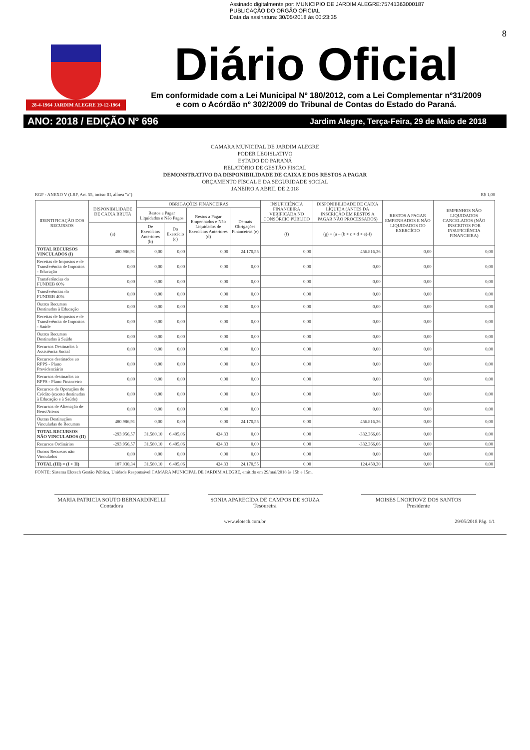Assinado digitalmente por: MUNICIPIO DE JARDIM ALEGRE:75741363000187
PUBLICAÇÃO DO ORGÃO OFICIAL
Data da assinatura: 30/05/2018 às 00:23:35
28-4-1964 JARDIM ALEGRE 19-12-1964
8
Diário Oficial
Em conformidade com a Lei Municipal Nº 180/2012, com a Lei Complementar nº31/2009
e com o Acórdão nº 302/2009 do Tribunal de Contas do Estado do Paraná.
ANO: 2018 / EDIÇÃO Nº 696 Jardim Alegre, Terça-Feira, 29 de Maio de 2018
CAMARA MUNICIPAL DE JARDIM ALEGRE
PODER LEGISLATIVO
ESTADO DO PARANÁ
RELATÓRIO DE GESTÃO FISCAL
DEMONSTRATIVO DA DISPONIBILIDADE DE CAIXA E DOS RESTOS A PAGAR
ORÇAMENTO FISCAL E DA SEGURIDADE SOCIAL
JANEIRO A ABRIL DE 2.018
RGF - ANEXO V (LRF, Art. 55, inciso III, alínea "a") R$ 1,00
| IDENTIFICAÇÃO DOS RECURSOS | DISPONIBILIDADE DE CAIXA BRUTA | OBRIGAÇÕES FINANCEIRAS | | | | INSUFICIÊNCIA FINANCEIRA VERIFICADA NO CONSÓRCIO PÚBLICO | DISPONIBILIDADE DE CAIXA LÍQUIDA (ANTES DA INSCRIÇÃO EM RESTOS A PAGAR NÃO PROCESSADOS) | RESTOS A PAGAR EMPENHADOS E NÃO LIQUIDADOS DO EXERCÍCIO | EMPENHOS NÃO LIQUIDADOS CANCELADOS (NÃO INSCRITOS POR INSUFICIÊNCIA FINANCEIRA) |
| --- | --- | --- | --- | --- | --- | --- | --- | --- | --- |
| | | Restos a Pagar Liquidados e Não Pagos | | Restos a Pagar Empenhados e Não Liquidados de Exercícios Anteriores (d) | Demais Obrigações Financeiras (e) | | | | |
| | (a) | De Exercícios Anteriores (b) | Do Exercício (c) | | | (f) | (g) = (a – (b + c + d + e)-f) | | |
| TOTAL RECURSOS VINCULADOS (I) | 480.986,91 | 0,00 | 0,00 | 0,00 | 24.170,55 | 0,00 | 456.816,36 | 0,00 | 0,00 |
| Receitas de Impostos e de Transferência de Impostos - Educação | 0,00 | 0,00 | 0,00 | 0,00 | 0,00 | 0,00 | 0,00 | 0,00 | 0,00 |
| Transferências do FUNDEB 60% | 0,00 | 0,00 | 0,00 | 0,00 | 0,00 | 0,00 | 0,00 | 0,00 | 0,00 |
| Transferências do FUNDEB 40% | 0,00 | 0,00 | 0,00 | 0,00 | 0,00 | 0,00 | 0,00 | 0,00 | 0,00 |
| Outros Recursos Destinados à Educação | 0,00 | 0,00 | 0,00 | 0,00 | 0,00 | 0,00 | 0,00 | 0,00 | 0,00 |
| Receitas de Impostos e de Transferência de Impostos - Saúde | 0,00 | 0,00 | 0,00 | 0,00 | 0,00 | 0,00 | 0,00 | 0,00 | 0,00 |
| Outros Recursos Destinados à Saúde | 0,00 | 0,00 | 0,00 | 0,00 | 0,00 | 0,00 | 0,00 | 0,00 | 0,00 |
| Recursos Destinados à Assistência Social | 0,00 | 0,00 | 0,00 | 0,00 | 0,00 | 0,00 | 0,00 | 0,00 | 0,00 |
| Recursos destinados ao RPPS - Plano Previdenciário | 0,00 | 0,00 | 0,00 | 0,00 | 0,00 | 0,00 | 0,00 | 0,00 | 0,00 |
| Recursos destinados ao RPPS - Plano Financeiro | 0,00 | 0,00 | 0,00 | 0,00 | 0,00 | 0,00 | 0,00 | 0,00 | 0,00 |
| Recursos de Operações de Crédito (exceto destinados à Educação e à Saúde) | 0,00 | 0,00 | 0,00 | 0,00 | 0,00 | 0,00 | 0,00 | 0,00 | 0,00 |
| Recursos de Alienação de Bens/Ativos | 0,00 | 0,00 | 0,00 | 0,00 | 0,00 | 0,00 | 0,00 | 0,00 | 0,00 |
| Outras Destinações Vinculadas de Recursos | 480.986,91 | 0,00 | 0,00 | 0,00 | 24.170,55 | 0,00 | 456.816,36 | 0,00 | 0,00 |
| TOTAL RECURSOS NÃO VINCULADOS (II) | -293.956,57 | 31.580,10 | 6.405,06 | 424,33 | 0,00 | 0,00 | -332.366,06 | 0,00 | 0,00 |
| Recursos Ordinários | -293.956,57 | 31.580,10 | 6.405,06 | 424,33 | 0,00 | 0,00 | -332.366,06 | 0,00 | 0,00 |
| Outros Recursos não Vinculados | 0,00 | 0,00 | 0,00 | 0,00 | 0,00 | 0,00 | 0,00 | 0,00 | 0,00 |
| TOTAL (III) = (I + II) | 187.030,34 | 31.580,10 | 6.405,06 | 424,33 | 24.170,55 | 0,00 | 124.450,30 | 0,00 | 0,00 |
FONTE: Sistema Elotech Gestão Pública, Unidade Responsável CAMARA MUNICIPAL DE JARDIM ALEGRE, emitido em 29/mai/2018 às 15h e 15m.
MARIA PATRICIA SOUTO BERNARDINELLI
Contadora
SONIA APARECIDA DE CAMPOS DE SOUZA
Tesoureira
MOISES LNORTOVZ DOS SANTOS
Presidente
www.elotech.com.br 29/05/2018 Pág. 1/1